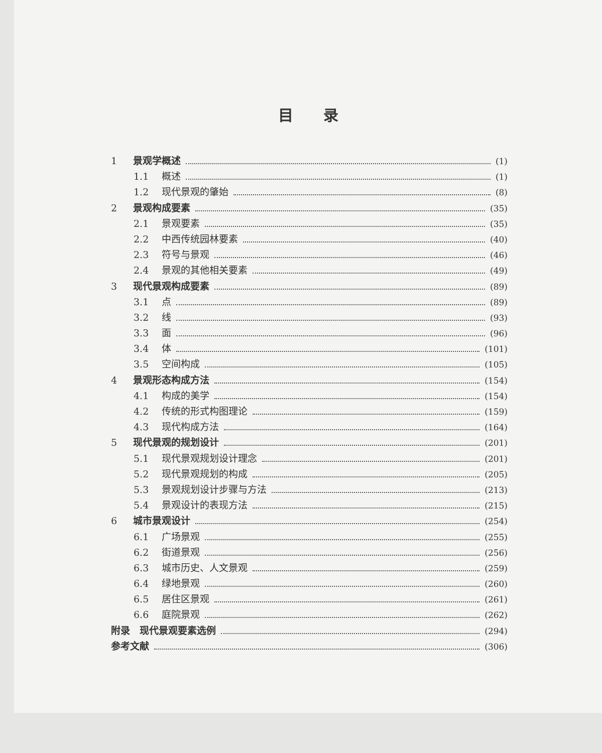目录
1 景观学概述 (1)
1.1 概述 (1)
1.2 现代景观的肇始 (8)
2 景观构成要素 (35)
2.1 景观要素 (35)
2.2 中西传统园林要素 (40)
2.3 符号与景观 (46)
2.4 景观的其他相关要素 (49)
3 现代景观构成要素 (89)
3.1 点 (89)
3.2 线 (93)
3.3 面 (96)
3.4 体 (101)
3.5 空间构成 (105)
4 景观形态构成方法 (154)
4.1 构成的美学 (154)
4.2 传统的形式构图理论 (159)
4.3 现代构成方法 (164)
5 现代景观的规划设计 (201)
5.1 现代景观规划设计理念 (201)
5.2 现代景观规划的构成 (205)
5.3 景观规划设计步骤与方法 (213)
5.4 景观设计的表现方法 (215)
6 城市景观设计 (254)
6.1 广场景观 (255)
6.2 街道景观 (256)
6.3 城市历史、人文景观 (259)
6.4 绿地景观 (260)
6.5 居住区景观 (261)
6.6 庭院景观 (262)
附录　现代景观要素选例 (294)
参考文献 (306)